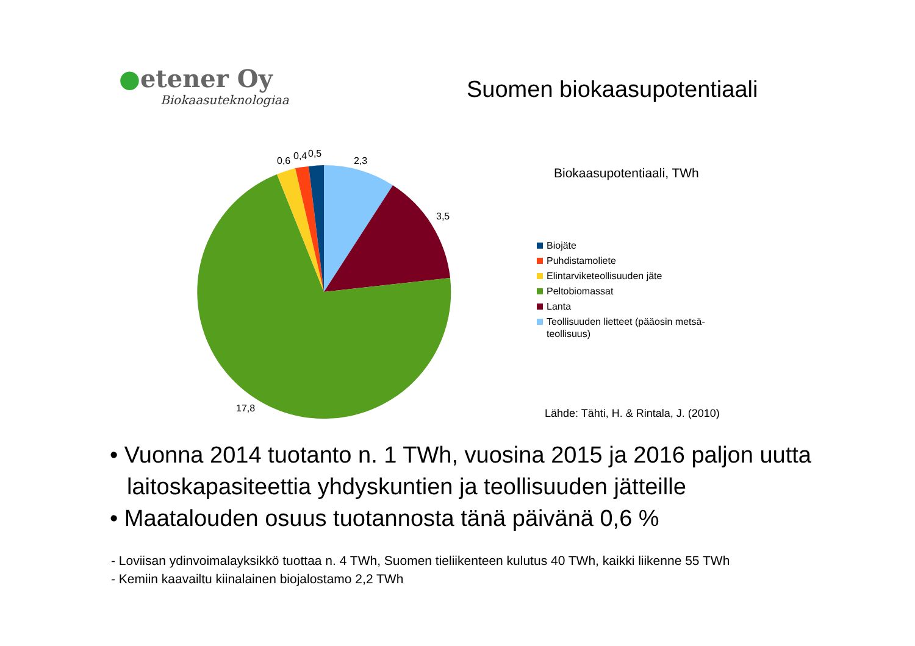●etener Oy
Biokaasuteknologiaa
Suomen biokaasupotentiaali
0,6
0,4
0,5
2,3
3,5
17,8
Biokaasupotentiaali, TWh
Biojäte
Puhdistamoliete
Elintarviketeollisuuden jäte
Peltobiomassat
Lanta
Teollisuuden lietteet (pääosin metsä-teollisuus)
Lähde: Tähti, H. & Rintala, J. (2010)
• Vuonna 2014 tuotanto n. 1 TWh, vuosina 2015 ja 2016 paljon uutta laitoskapasiteettia yhdyskuntien ja teollisuuden jätteille
• Maatalouden osuus tuotannosta tänä päivänä 0,6 %
- Loviisan ydinvoimalayksikkö tuottaa n. 4 TWh, Suomen tieliikenteen kulutus 40 TWh, kaikki liikenne 55 TWh
- Kemiin kaavailtu kiinalainen biojalostamo 2,2 TWh